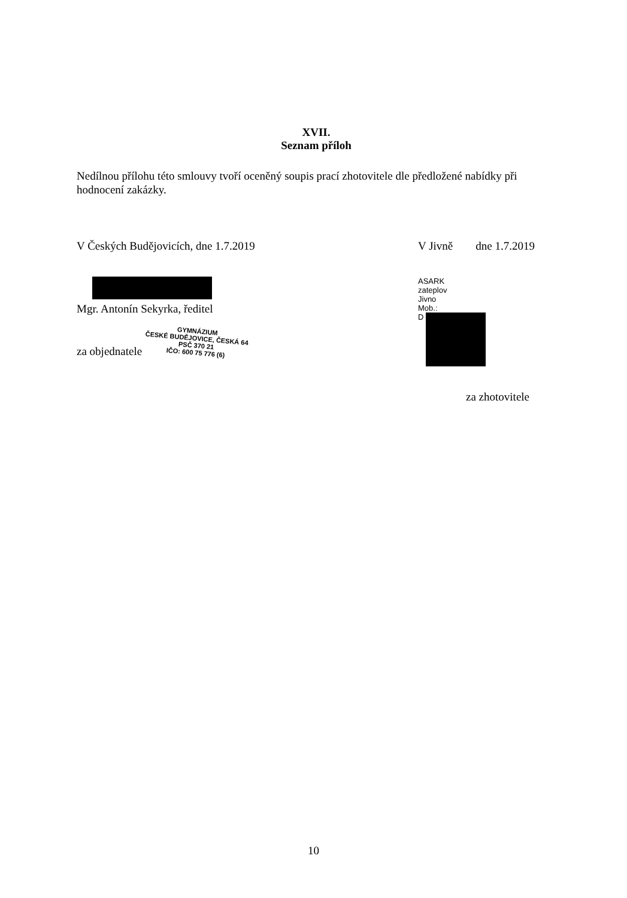XVII.
Seznam příloh
Nedílnou přílohu této smlouvy tvoří oceněný soupis prací zhotovitele dle předložené nabídky při hodnocení zakázky.
V Českých Budějovicích, dne 1.7.2019 V Jivně dne 1.7.2019
Mgr. Antonín Sekyrka, ředitel
za objednatele GYMNÁZIUM
ČESKÉ BUDĚJOVICE, ČESKÁ 64
PSČ 370 21
IČO: 600 75 776 (6)
ASARK
zateplov
Jivno
Mob.:
D
za zhotovitele
10